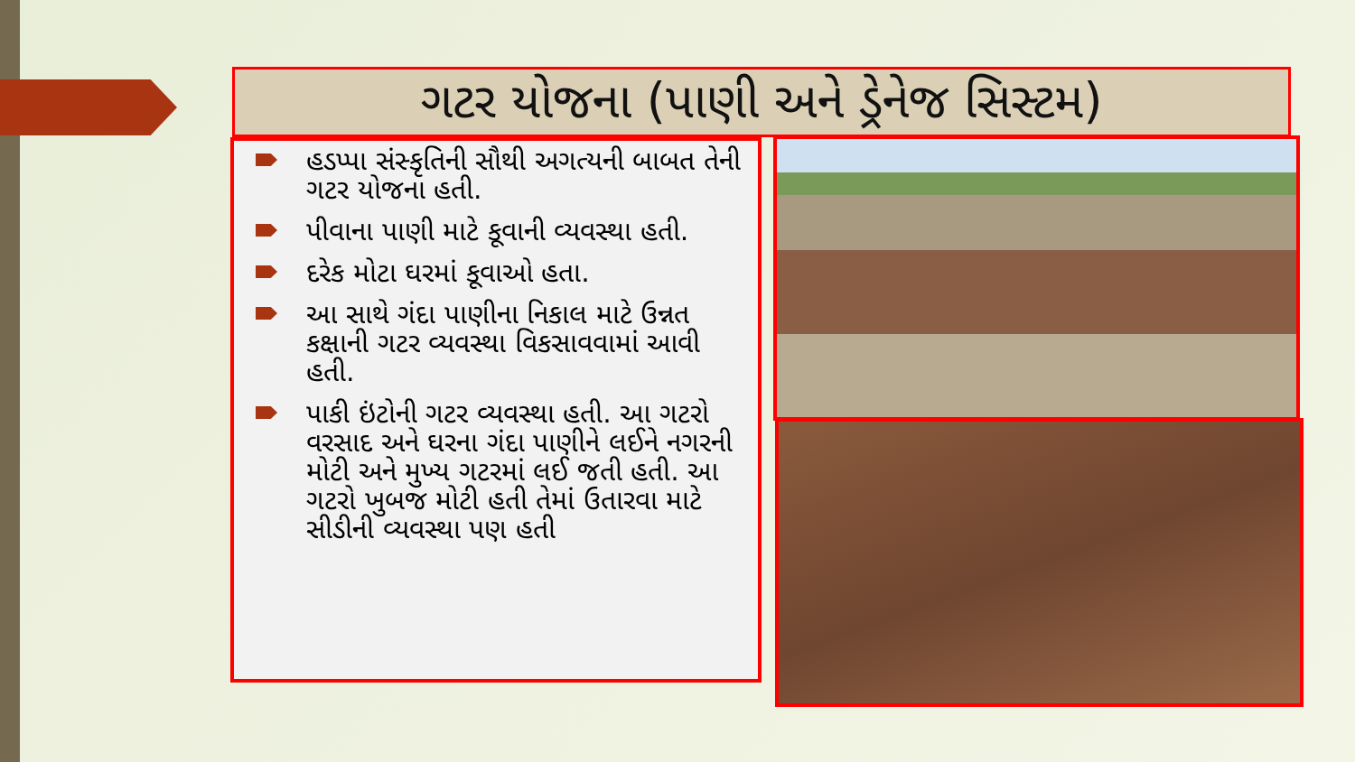ગટર યોજના (પાણી અને ડ્રેનેજ સિસ્ટમ)
હડપ્પા સંસ્કૃતિની સૌથી અગત્યની બાબત તેની ગટર યોજના હતી.
પીવાના પાણી માટે કૂવાની વ્યવસ્થા હતી.
દરેક મોટા ઘરમાં કૂવાઓ હતા.
આ સાથે ગંદા પાણીના નિકાલ માટે ઉન્નત કક્ષાની ગટર વ્યવસ્થા વિકસાવવામાં આવી હતી.
પાકી ઇંટોની ગટર વ્યવસ્થા હતી. આ ગટરો વરસાદ અને ઘરના ગંદા પાણીને લઈને નગરની મોટી અને મુખ્ય ગટરમાં લઈ જતી હતી. આ ગટરો ખુબજ મોટી હતી તેમાં ઉતારવા માટે સીડીની વ્યવસ્થા પણ હતી